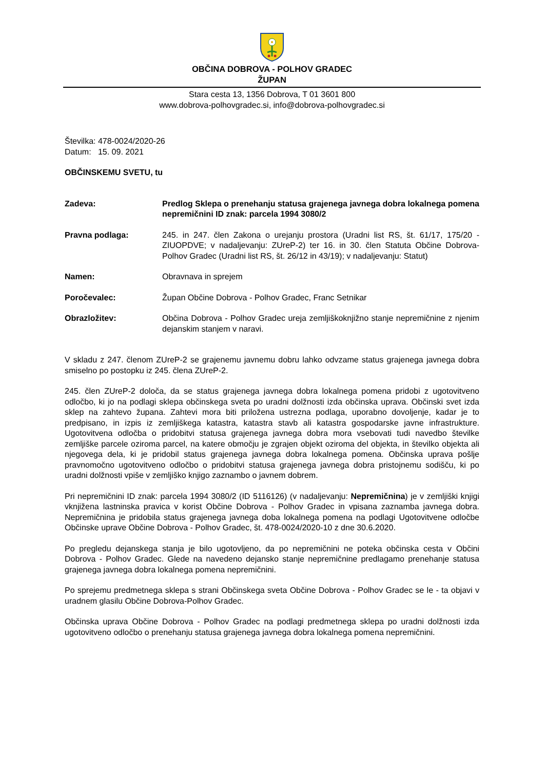OBČINA DOBROVA - POLHOV GRADEC
ŽUPAN
Stara cesta 13, 1356 Dobrova, T 01 3601 800
www.dobrova-polhovgradec.si, info@dobrova-polhovgradec.si
Številka: 478-0024/2020-26
Datum: 15. 09. 2021
OBČINSKEMU SVETU, tu
Zadeva: Predlog Sklepa o prenehanju statusa grajenega javnega dobra lokalnega pomena nepremičnini ID znak: parcela 1994 3080/2
Pravna podlaga: 245. in 247. člen Zakona o urejanju prostora (Uradni list RS, št. 61/17, 175/20 - ZIUOPDVE; v nadaljevanju: ZUreP-2) ter 16. in 30. člen Statuta Občine Dobrova-Polhov Gradec (Uradni list RS, št. 26/12 in 43/19); v nadaljevanju: Statut)
Namen: Obravnava in sprejem
Poročevalec: Župan Občine Dobrova - Polhov Gradec, Franc Setnikar
Obrazložitev: Občina Dobrova - Polhov Gradec ureja zemljiškoknjižno stanje nepremičnine z njenim dejanskim stanjem v naravi.
V skladu z 247. členom ZUreP-2 se grajenemu javnemu dobru lahko odvzame status grajenega javnega dobra smiselno po postopku iz 245. člena ZUreP-2.
245. člen ZUreP-2 določa, da se status grajenega javnega dobra lokalnega pomena pridobi z ugotovitveno odločbo, ki jo na podlagi sklepa občinskega sveta po uradni dolžnosti izda občinska uprava. Občinski svet izda sklep na zahtevo župana. Zahtevi mora biti priložena ustrezna podlaga, uporabno dovoljenje, kadar je to predpisano, in izpis iz zemljiškega katastra, katastra stavb ali katastra gospodarske javne infrastrukture. Ugotovitvena odločba o pridobitvi statusa grajenega javnega dobra mora vsebovati tudi navedbo številke zemljiške parcele oziroma parcel, na katere območju je zgrajen objekt oziroma del objekta, in številko objekta ali njegovega dela, ki je pridobil status grajenega javnega dobra lokalnega pomena. Občinska uprava pošlje pravnomočno ugotovitveno odločbo o pridobitvi statusa grajenega javnega dobra pristojnemu sodišču, ki po uradni dolžnosti vpiše v zemljiško knjigo zaznambo o javnem dobrem.
Pri nepremičnini ID znak: parcela 1994 3080/2 (ID 5116126) (v nadaljevanju: Nepremičnina) je v zemljiški knjigi vknjižena lastninska pravica v korist Občine Dobrova - Polhov Gradec in vpisana zaznamba javnega dobra. Nepremičnina je pridobila status grajenega javnega doba lokalnega pomena na podlagi Ugotovitvene odločbe Občinske uprave Občine Dobrova - Polhov Gradec, št. 478-0024/2020-10 z dne 30.6.2020.
Po pregledu dejanskega stanja je bilo ugotovljeno, da po nepremičnini ne poteka občinska cesta v Občini Dobrova - Polhov Gradec. Glede na navedeno dejansko stanje nepremičnine predlagamo prenehanje statusa grajenega javnega dobra lokalnega pomena nepremičnini.
Po sprejemu predmetnega sklepa s strani Občinskega sveta Občine Dobrova - Polhov Gradec se le - ta objavi v uradnem glasilu Občine Dobrova-Polhov Gradec.
Občinska uprava Občine Dobrova - Polhov Gradec na podlagi predmetnega sklepa po uradni dolžnosti izda ugotovitveno odločbo o prenehanju statusa grajenega javnega dobra lokalnega pomena nepremičnini.